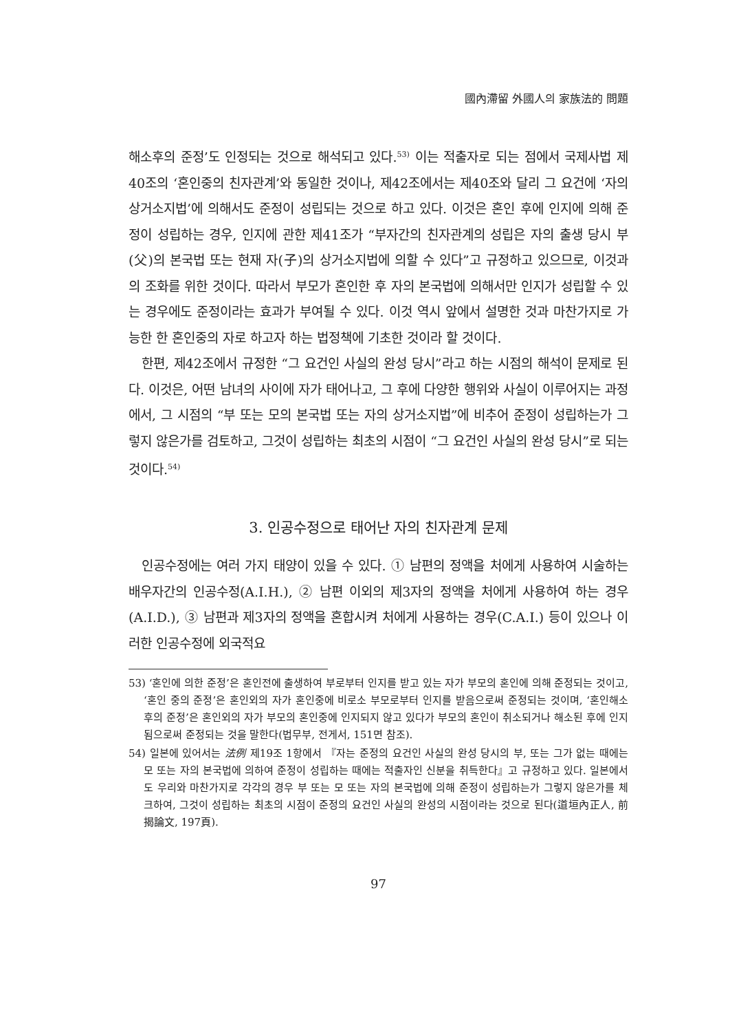國內滯留 外國人의 家族法的 問題
해소후의 준정’도 인정되는 것으로 해석되고 있다.<sup>53)</sup> 이는 적출자로 되는 점에서 국제사법 제40조의 ‘혼인중의 친자관계’와 동일한 것이나, 제42조에서는 제40조와 달리 그 요건에 ‘자의 상거소지법’에 의해서도 준정이 성립되는 것으로 하고 있다. 이것은 혼인 후에 인지에 의해 준정이 성립하는 경우, 인지에 관한 제41조가 “부자간의 친자관계의 성립은 자의 출생 당시 부(父)의 본국법 또는 현재 자(子)의 상거소지법에 의할 수 있다”고 규정하고 있으므로, 이것과의 조화를 위한 것이다. 따라서 부모가 혼인한 후 자의 본국법에 의해서만 인지가 성립할 수 있는 경우에도 준정이라는 효과가 부여될 수 있다. 이것 역시 앞에서 설명한 것과 마찬가지로 가능한 한 혼인중의 자로 하고자 하는 법정책에 기초한 것이라 할 것이다.
한편, 제42조에서 규정한 “그 요건인 사실의 완성 당시”라고 하는 시점의 해석이 문제로 된다. 이것은, 어떤 남녀의 사이에 자가 태어나고, 그 후에 다양한 행위와 사실이 이루어지는 과정에서, 그 시점의 “부 또는 모의 본국법 또는 자의 상거소지법”에 비추어 준정이 성립하는가 그렇지 않은가를 검토하고, 그것이 성립하는 최초의 시점이 “그 요건인 사실의 완성 당시”로 되는 것이다.<sup>54)</sup>
3. 인공수정으로 태어난 자의 친자관계 문제
인공수정에는 여러 가지 태양이 있을 수 있다. ① 남편의 정액을 처에게 사용하여 시술하는 배우자간의 인공수정(A.I.H.), ② 남편 이외의 제3자의 정액을 처에게 사용하여 하는 경우(A.I.D.), ③ 남편과 제3자의 정액을 혼합시켜 처에게 사용하는 경우(C.A.I.) 등이 있으나 이러한 인공수정에 외국적요
53) ‘혼인에 의한 준정’은 혼인전에 출생하여 부로부터 인지를 받고 있는 자가 부모의 혼인에 의해 준정되는 것이고, ‘혼인 중의 준정’은 혼인외의 자가 혼인중에 비로소 부모로부터 인지를 받음으로써 준정되는 것이며, ‘혼인해소후의 준정’은 혼인외의 자가 부모의 혼인중에 인지되지 않고 있다가 부모의 혼인이 취소되거나 해소된 후에 인지됨으로써 준정되는 것을 말한다(법무부, 전게서, 151면 참조).
54) 일본에 있어서는 法例 제19조 1항에서 『자는 준정의 요건인 사실의 완성 당시의 부, 또는 그가 없는 때에는 모 또는 자의 본국법에 의하여 준정이 성립하는 때에는 적출자인 신분을 취득한다』고 규정하고 있다. 일본에서도 우리와 마찬가지로 각각의 경우 부 또는 모 또는 자의 본국법에 의해 준정이 성립하는가 그렇지 않은가를 체크하여, 그것이 성립하는 최초의 시점이 준정의 요건인 사실의 완성의 시점이라는 것으로 된다(道垣內正人, 前揭論文, 197頁).
97